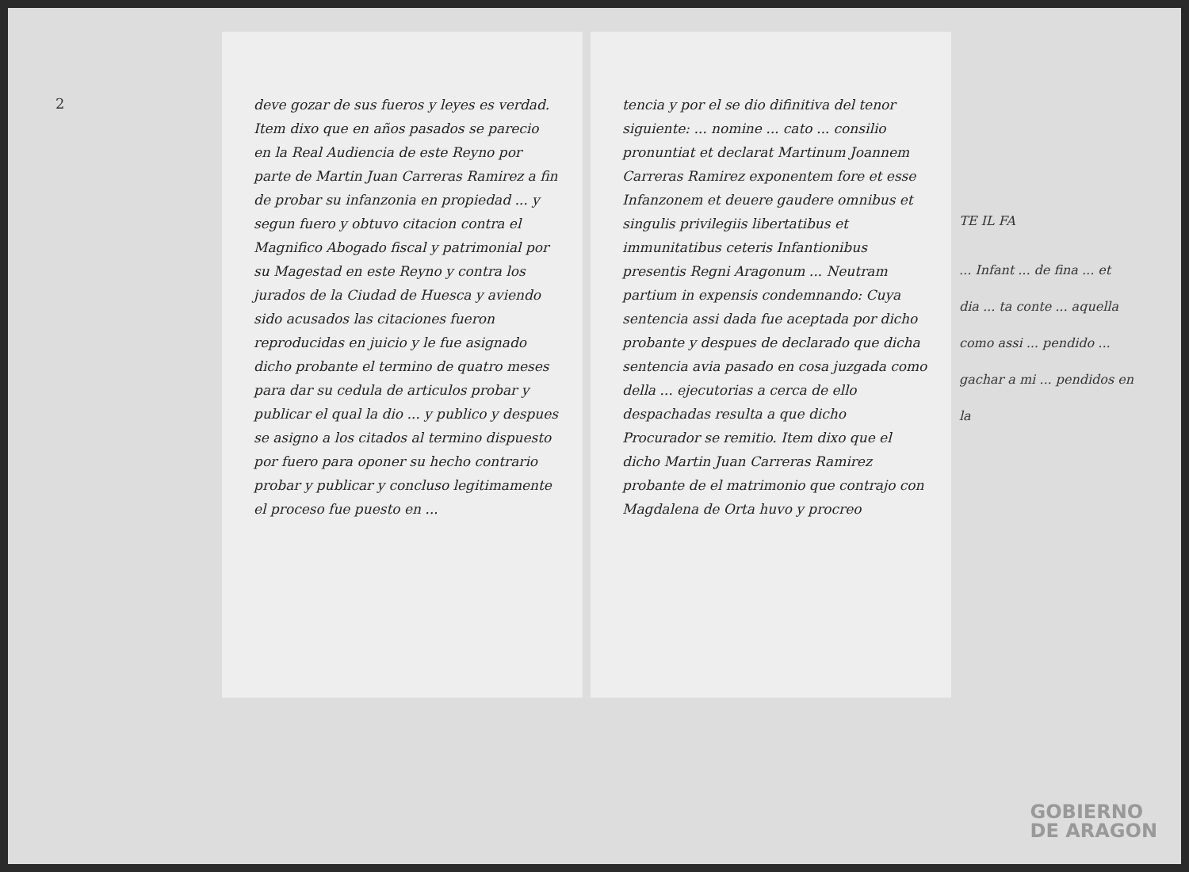2
deve gozar de sus fueros y leyes es verdad. Item dixo que en años pasados se parecio en la Real Audiencia de este Reyno por parte de Martin Juan Carreras Ramirez a fin de probar su infanzonia en propiedad ... y segun fuero y obtuvo citacion contra el Magnifico Abogado fiscal y patrimonial por su Magestad en este Reyno y contra los jurados de la Ciudad de Huesca y aviendo sido acusados las citaciones fueron reproducidas en juicio y le fue asignado dicho probante el termino de quatro meses para dar su cedula de articulos probar y publicar el qual la dio ... y publico y despues se asigno a los citados al termino dispuesto por fuero para oponer su hecho contrario probar y publicar y concluso legitimamente el proceso fue puesto en ...
tencia y por el se dio difinitiva del tenor siguiente: ... nomine ... cato ... consilio pronuntiat et declarat Martinum Joannem Carreras Ramirez exponentem fore et esse Infanzonem et deuere gaudere omnibus et singulis privilegiis libertatibus et immunitatibus ceteris Infantionibus presentis Regni Aragonum ... Neutram partium in expensis condemnando: Cuya sentencia assi dada fue aceptada por dicho probante y despues de declarado que dicha sentencia avia pasado en cosa juzgada como della ... ejecutorias a cerca de ello despachadas resulta a que dicho Procurador se remitio. Item dixo que el dicho Martin Juan Carreras Ramirez probante de el matrimonio que contrajo con Magdalena de Orta huvo y procreo
TE IL FA
... Infant ... de fina ... et dia ... ta conte ... aquella como assi ... pendido ... gachar a mi ... pendidos en la
GOBIERNO
DE ARAGON